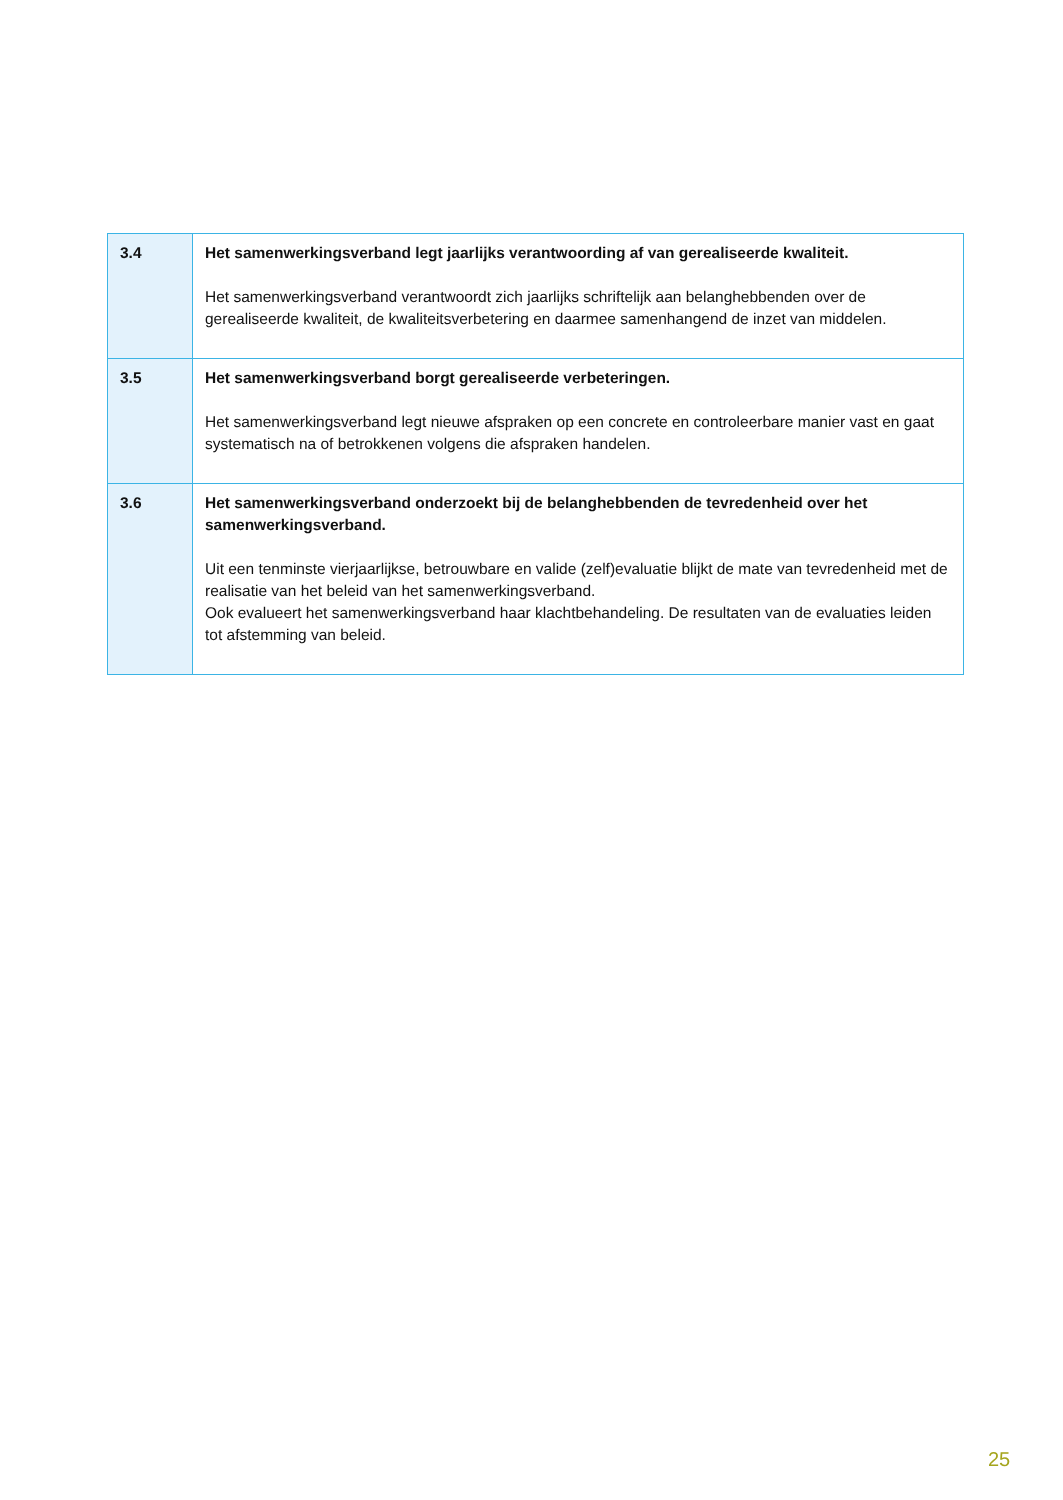| 3.4 | Het samenwerkingsverband legt jaarlijks verantwoording af van gerealiseerde kwaliteit. Het samenwerkingsverband verantwoordt zich jaarlijks schriftelijk aan belanghebbenden over de gerealiseerde kwaliteit, de kwaliteitsverbetering en daarmee samenhangend de inzet van middelen. |
| 3.5 | Het samenwerkingsverband borgt gerealiseerde verbeteringen. Het samenwerkingsverband legt nieuwe afspraken op een concrete en controleerbare manier vast en gaat systematisch na of betrokkenen volgens die afspraken handelen. |
| 3.6 | Het samenwerkingsverband onderzoekt bij de belanghebbenden de tevredenheid over het samenwerkingsverband. Uit een tenminste vierjaarlijkse, betrouwbare en valide (zelf)evaluatie blijkt de mate van tevredenheid met de realisatie van het beleid van het samenwerkingsverband. Ook evalueert het samenwerkingsverband haar klachtbehandeling. De resultaten van de evaluaties leiden tot afstemming van beleid. |
25